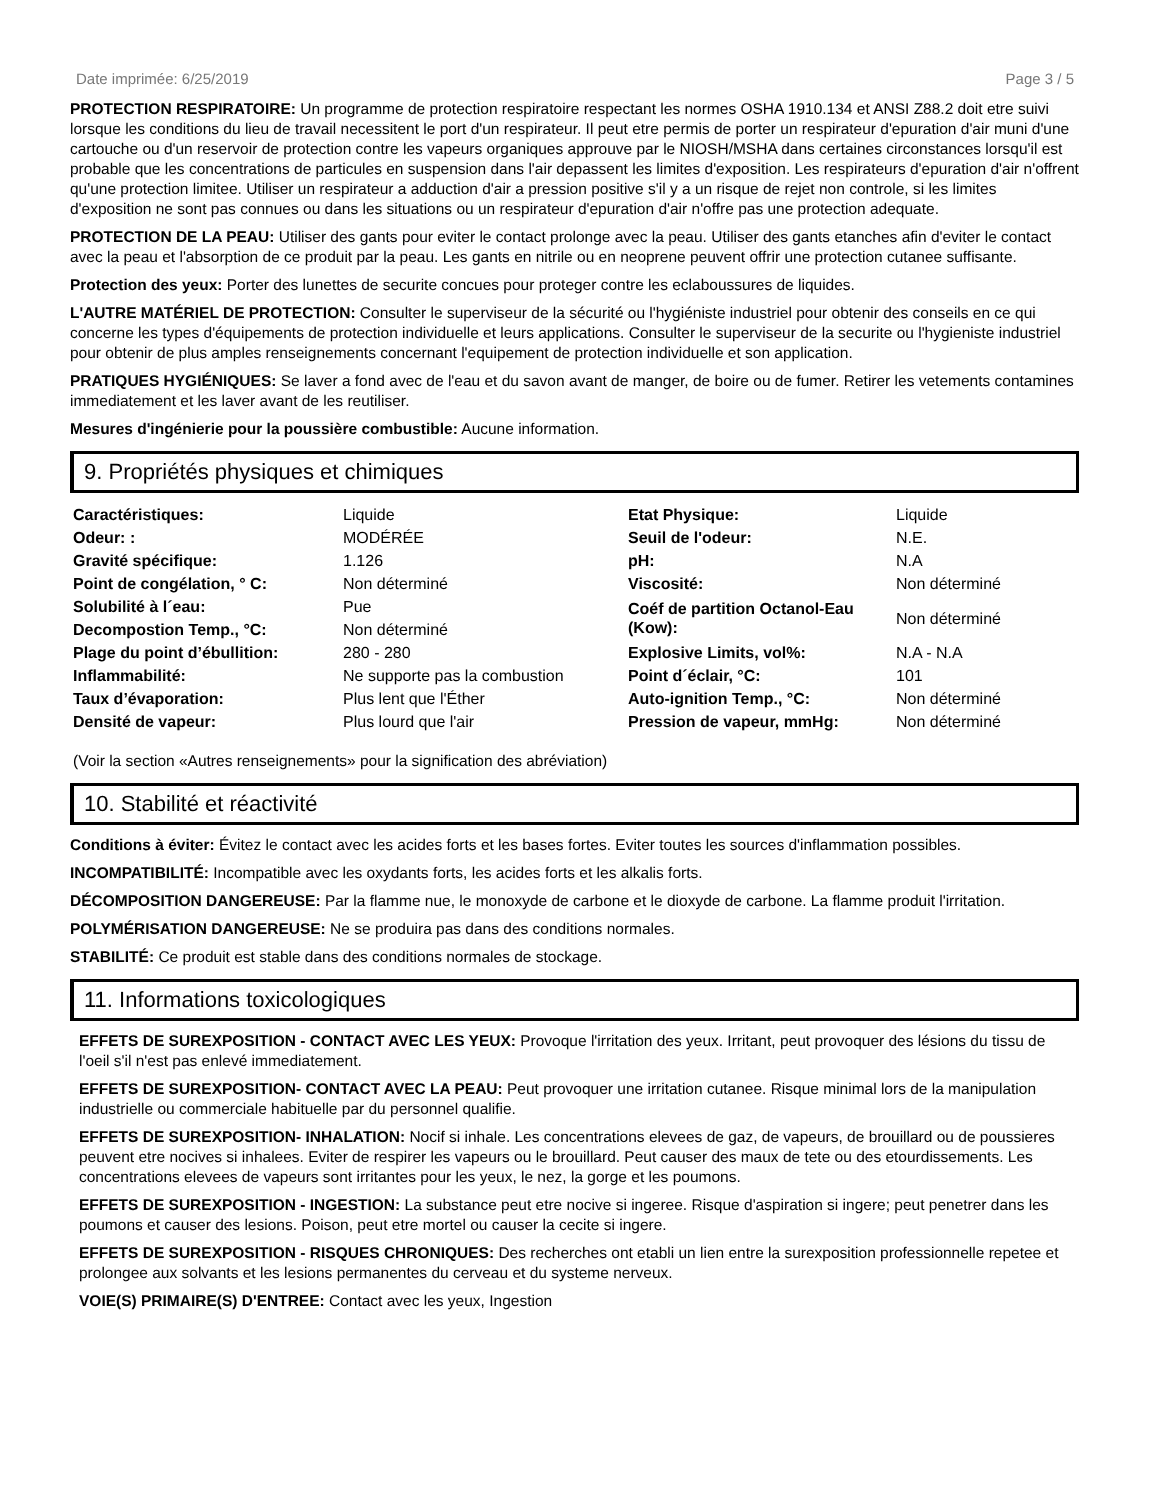Date imprimée: 6/25/2019 Page 3 / 5
PROTECTION RESPIRATOIRE: Un programme de protection respiratoire respectant les normes OSHA 1910.134 et ANSI Z88.2 doit etre suivi lorsque les conditions du lieu de travail necessitent le port d'un respirateur. Il peut etre permis de porter un respirateur d'epuration d'air muni d'une cartouche ou d'un reservoir de protection contre les vapeurs organiques approuve par le NIOSH/MSHA dans certaines circonstances lorsqu'il est probable que les concentrations de particules en suspension dans l'air depassent les limites d'exposition. Les respirateurs d'epuration d'air n'offrent qu'une protection limitee. Utiliser un respirateur a adduction d'air a pression positive s'il y a un risque de rejet non controle, si les limites d'exposition ne sont pas connues ou dans les situations ou un respirateur d'epuration d'air n'offre pas une protection adequate.
PROTECTION DE LA PEAU: Utiliser des gants pour eviter le contact prolonge avec la peau. Utiliser des gants etanches afin d'eviter le contact avec la peau et l'absorption de ce produit par la peau. Les gants en nitrile ou en neoprene peuvent offrir une protection cutanee suffisante.
Protection des yeux: Porter des lunettes de securite concues pour proteger contre les eclaboussures de liquides.
L'AUTRE MATÉRIEL DE PROTECTION: Consulter le superviseur de la sécurité ou l'hygiéniste industriel pour obtenir des conseils en ce qui concerne les types d'équipements de protection individuelle et leurs applications. Consulter le superviseur de la securite ou l'hygieniste industriel pour obtenir de plus amples renseignements concernant l'equipement de protection individuelle et son application.
PRATIQUES HYGIÉNIQUES: Se laver a fond avec de l'eau et du savon avant de manger, de boire ou de fumer. Retirer les vetements contamines immediatement et les laver avant de les reutiliser.
Mesures d'ingénierie pour la poussière combustible: Aucune information.
9. Propriétés physiques et chimiques
| Caractéristiques: | Liquide | Etat Physique: | Liquide |
| Odeur: : | MODÉRÉE | Seuil de l'odeur: | N.E. |
| Gravité spécifique: | 1.126 | pH: | N.A |
| Point de congélation, ° C: | Non déterminé | Viscosité: | Non déterminé |
| Solubilité à l´eau: | Pue | Coéf de partition Octanol-Eau (Kow): | Non déterminé |
| Decompostion Temp., °C: | Non déterminé | | |
| Plage du point d’ébullition: | 280 - 280 | Explosive Limits, vol%: | N.A - N.A |
| Inflammabilité: | Ne supporte pas la combustion | Point d´éclair, °C: | 101 |
| Taux d’évaporation: | Plus lent que l'Éther | Auto-ignition Temp., °C: | Non déterminé |
| Densité de vapeur: | Plus lourd que l'air | Pression de vapeur, mmHg: | Non déterminé |
(Voir la section «Autres renseignements» pour la signification des abréviation)
10. Stabilité et réactivité
Conditions à éviter: Évitez le contact avec les acides forts et les bases fortes. Eviter toutes les sources d'inflammation possibles.
INCOMPATIBILITÉ: Incompatible avec les oxydants forts, les acides forts et les alkalis forts.
DÉCOMPOSITION DANGEREUSE: Par la flamme nue, le monoxyde de carbone et le dioxyde de carbone. La flamme produit l'irritation.
POLYMÉRISATION DANGEREUSE: Ne se produira pas dans des conditions normales.
STABILITÉ: Ce produit est stable dans des conditions normales de stockage.
11. Informations toxicologiques
EFFETS DE SUREXPOSITION - CONTACT AVEC LES YEUX: Provoque l'irritation des yeux. Irritant, peut provoquer des lésions du tissu de l'oeil s'il n'est pas enlevé immediatement.
EFFETS DE SUREXPOSITION- CONTACT AVEC LA PEAU: Peut provoquer une irritation cutanee. Risque minimal lors de la manipulation industrielle ou commerciale habituelle par du personnel qualifie.
EFFETS DE SUREXPOSITION- INHALATION: Nocif si inhale. Les concentrations elevees de gaz, de vapeurs, de brouillard ou de poussieres peuvent etre nocives si inhalees. Eviter de respirer les vapeurs ou le brouillard. Peut causer des maux de tete ou des etourdissements. Les concentrations elevees de vapeurs sont irritantes pour les yeux, le nez, la gorge et les poumons.
EFFETS DE SUREXPOSITION - INGESTION: La substance peut etre nocive si ingeree. Risque d'aspiration si ingere; peut penetrer dans les poumons et causer des lesions. Poison, peut etre mortel ou causer la cecite si ingere.
EFFETS DE SUREXPOSITION - RISQUES CHRONIQUES: Des recherches ont etabli un lien entre la surexposition professionnelle repetee et prolongee aux solvants et les lesions permanentes du cerveau et du systeme nerveux.
VOIE(S) PRIMAIRE(S) D'ENTREE: Contact avec les yeux, Ingestion